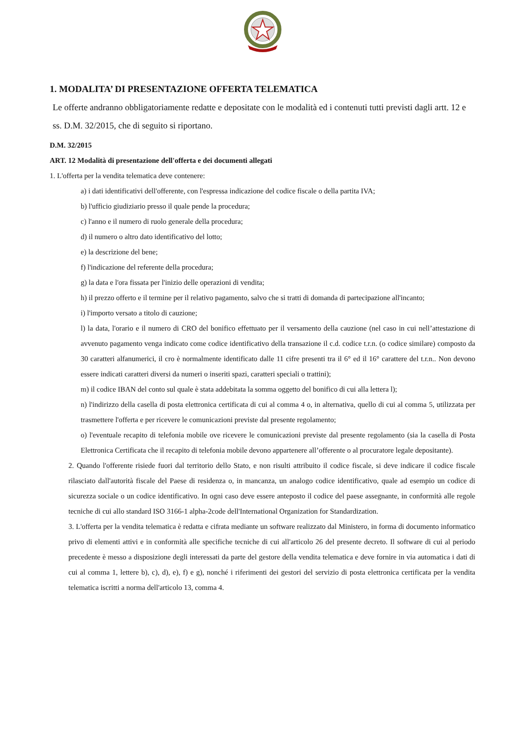1. MODALITA’ DI PRESENTAZIONE OFFERTA TELEMATICA
Le offerte andranno obbligatoriamente redatte e depositate con le modalità ed i contenuti tutti previsti dagli artt. 12 e ss. D.M. 32/2015, che di seguito si riportano.
D.M. 32/2015
ART. 12 Modalità di presentazione dell'offerta e dei documenti allegati
1. L'offerta per la vendita telematica deve contenere:
a) i dati identificativi dell'offerente, con l'espressa indicazione del codice fiscale o della partita IVA;
b) l'ufficio giudiziario presso il quale pende la procedura;
c) l'anno e il numero di ruolo generale della procedura;
d) il numero o altro dato identificativo del lotto;
e) la descrizione del bene;
f) l'indicazione del referente della procedura;
g) la data e l'ora fissata per l'inizio delle operazioni di vendita;
h) il prezzo offerto e il termine per il relativo pagamento, salvo che si tratti di domanda di partecipazione all'incanto;
i) l'importo versato a titolo di cauzione;
l) la data, l'orario e il numero di CRO del bonifico effettuato per il versamento della cauzione (nel caso in cui nell’attestazione di avvenuto pagamento venga indicato come codice identificativo della transazione il c.d. codice t.r.n. (o codice similare) composto da 30 caratteri alfanumerici, il cro è normalmente identificato dalle 11 cifre presenti tra il 6° ed il 16° carattere del t.r.n.. Non devono essere indicati caratteri diversi da numeri o inseriti spazi, caratteri speciali o trattini);
m) il codice IBAN del conto sul quale è stata addebitata la somma oggetto del bonifico di cui alla lettera l);
n) l'indirizzo della casella di posta elettronica certificata di cui al comma 4 o, in alternativa, quello di cui al comma 5, utilizzata per trasmettere l'offerta e per ricevere le comunicazioni previste dal presente regolamento;
o) l'eventuale recapito di telefonia mobile ove ricevere le comunicazioni previste dal presente regolamento (sia la casella di Posta Elettronica Certificata che il recapito di telefonia mobile devono appartenere all’offerente o al procuratore legale depositante).
2. Quando l'offerente risiede fuori dal territorio dello Stato, e non risulti attribuito il codice fiscale, si deve indicare il codice fiscale rilasciato dall'autorità fiscale del Paese di residenza o, in mancanza, un analogo codice identificativo, quale ad esempio un codice di sicurezza sociale o un codice identificativo. In ogni caso deve essere anteposto il codice del paese assegnante, in conformità alle regole tecniche di cui allo standard ISO 3166-1 alpha-2code dell'International Organization for Standardization.
3. L'offerta per la vendita telematica è redatta e cifrata mediante un software realizzato dal Ministero, in forma di documento informatico privo di elementi attivi e in conformità alle specifiche tecniche di cui all'articolo 26 del presente decreto. Il software di cui al periodo precedente è messo a disposizione degli interessati da parte del gestore della vendita telematica e deve fornire in via automatica i dati di cui al comma 1, lettere b), c), d), e), f) e g), nonché i riferimenti dei gestori del servizio di posta elettronica certificata per la vendita telematica iscritti a norma dell'articolo 13, comma 4.